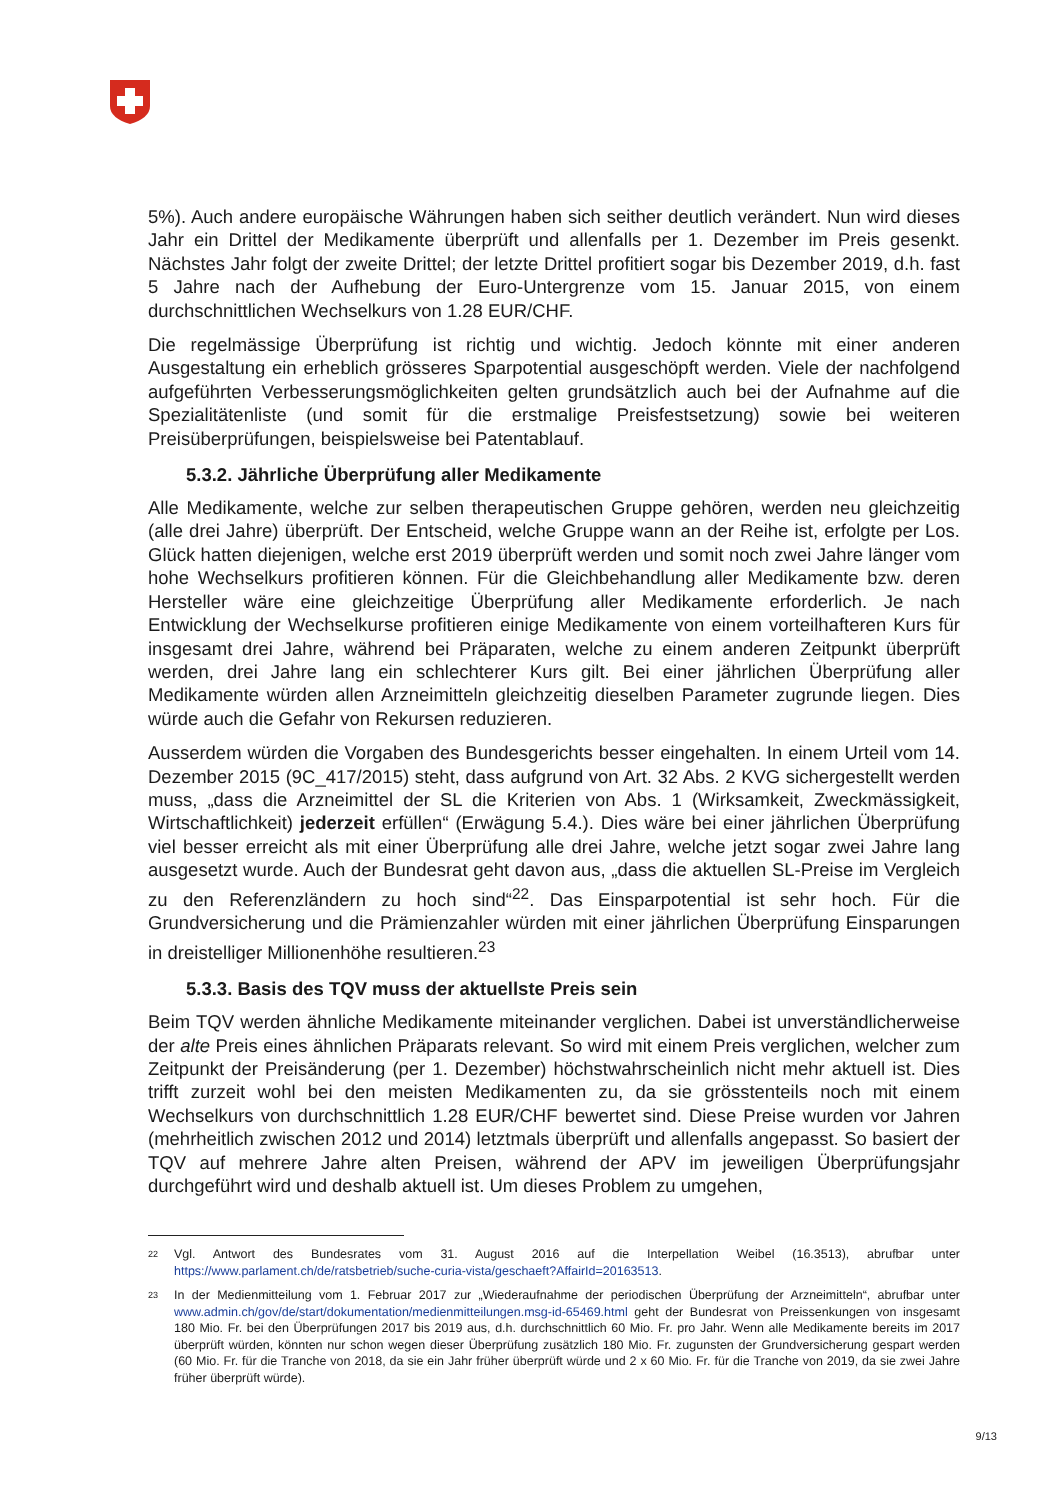5%). Auch andere europäische Währungen haben sich seither deutlich verändert. Nun wird dieses Jahr ein Drittel der Medikamente überprüft und allenfalls per 1. Dezember im Preis gesenkt. Nächstes Jahr folgt der zweite Drittel; der letzte Drittel profitiert sogar bis Dezember 2019, d.h. fast 5 Jahre nach der Aufhebung der Euro-Untergrenze vom 15. Januar 2015, von einem durchschnittlichen Wechselkurs von 1.28 EUR/CHF.
Die regelmässige Überprüfung ist richtig und wichtig. Jedoch könnte mit einer anderen Ausgestaltung ein erheblich grösseres Sparpotential ausgeschöpft werden. Viele der nachfolgend aufgeführten Verbesserungsmöglichkeiten gelten grundsätzlich auch bei der Aufnahme auf die Spezialitätenliste (und somit für die erstmalige Preisfestsetzung) sowie bei weiteren Preisüberprüfungen, beispielsweise bei Patentablauf.
5.3.2. Jährliche Überprüfung aller Medikamente
Alle Medikamente, welche zur selben therapeutischen Gruppe gehören, werden neu gleichzeitig (alle drei Jahre) überprüft. Der Entscheid, welche Gruppe wann an der Reihe ist, erfolgte per Los. Glück hatten diejenigen, welche erst 2019 überprüft werden und somit noch zwei Jahre länger vom hohe Wechselkurs profitieren können. Für die Gleichbehandlung aller Medikamente bzw. deren Hersteller wäre eine gleichzeitige Überprüfung aller Medikamente erforderlich. Je nach Entwicklung der Wechselkurse profitieren einige Medikamente von einem vorteilhafteren Kurs für insgesamt drei Jahre, während bei Präparaten, welche zu einem anderen Zeitpunkt überprüft werden, drei Jahre lang ein schlechterer Kurs gilt. Bei einer jährlichen Überprüfung aller Medikamente würden allen Arzneimitteln gleichzeitig dieselben Parameter zugrunde liegen. Dies würde auch die Gefahr von Rekursen reduzieren.
Ausserdem würden die Vorgaben des Bundesgerichts besser eingehalten. In einem Urteil vom 14. Dezember 2015 (9C_417/2015) steht, dass aufgrund von Art. 32 Abs. 2 KVG sichergestellt werden muss, „dass die Arzneimittel der SL die Kriterien von Abs. 1 (Wirksamkeit, Zweckmässigkeit, Wirtschaftlichkeit) jederzeit erfüllen“ (Erwägung 5.4.). Dies wäre bei einer jährlichen Überprüfung viel besser erreicht als mit einer Überprüfung alle drei Jahre, welche jetzt sogar zwei Jahre lang ausgesetzt wurde. Auch der Bundesrat geht davon aus, „dass die aktuellen SL-Preise im Vergleich zu den Referenzländern zu hoch sind“<sup>22</sup>. Das Einsparpotential ist sehr hoch. Für die Grundversicherung und die Prämienzahler würden mit einer jährlichen Überprüfung Einsparungen in dreistelliger Millionenhöhe resultieren.<sup>23</sup>
5.3.3. Basis des TQV muss der aktuellste Preis sein
Beim TQV werden ähnliche Medikamente miteinander verglichen. Dabei ist unverständlicherweise der alte Preis eines ähnlichen Präparats relevant. So wird mit einem Preis verglichen, welcher zum Zeitpunkt der Preisänderung (per 1. Dezember) höchstwahrscheinlich nicht mehr aktuell ist. Dies trifft zurzeit wohl bei den meisten Medikamenten zu, da sie grösstenteils noch mit einem Wechselkurs von durchschnittlich 1.28 EUR/CHF bewertet sind. Diese Preise wurden vor Jahren (mehrheitlich zwischen 2012 und 2014) letztmals überprüft und allenfalls angepasst. So basiert der TQV auf mehrere Jahre alten Preisen, während der APV im jeweiligen Überprüfungsjahr durchgeführt wird und deshalb aktuell ist. Um dieses Problem zu umgehen,
<sup>22</sup> Vgl. Antwort des Bundesrates vom 31. August 2016 auf die Interpellation Weibel (16.3513), abrufbar unter https://www.parlament.ch/de/ratsbetrieb/suche-curia-vista/geschaeft?AffairId=20163513.
<sup>23</sup> In der Medienmitteilung vom 1. Februar 2017 zur „Wiederaufnahme der periodischen Überprüfung der Arzneimitteln“, abrufbar unter www.admin.ch/gov/de/start/dokumentation/medienmitteilungen.msg-id-65469.html geht der Bundesrat von Preissenkungen von insgesamt 180 Mio. Fr. bei den Überprüfungen 2017 bis 2019 aus, d.h. durchschnittlich 60 Mio. Fr. pro Jahr. Wenn alle Medikamente bereits im 2017 überprüft würden, könnten nur schon wegen dieser Überprüfung zusätzlich 180 Mio. Fr. zugunsten der Grundversicherung gespart werden (60 Mio. Fr. für die Tranche von 2018, da sie ein Jahr früher überprüft würde und 2 x 60 Mio. Fr. für die Tranche von 2019, da sie zwei Jahre früher überprüft würde).
9/13